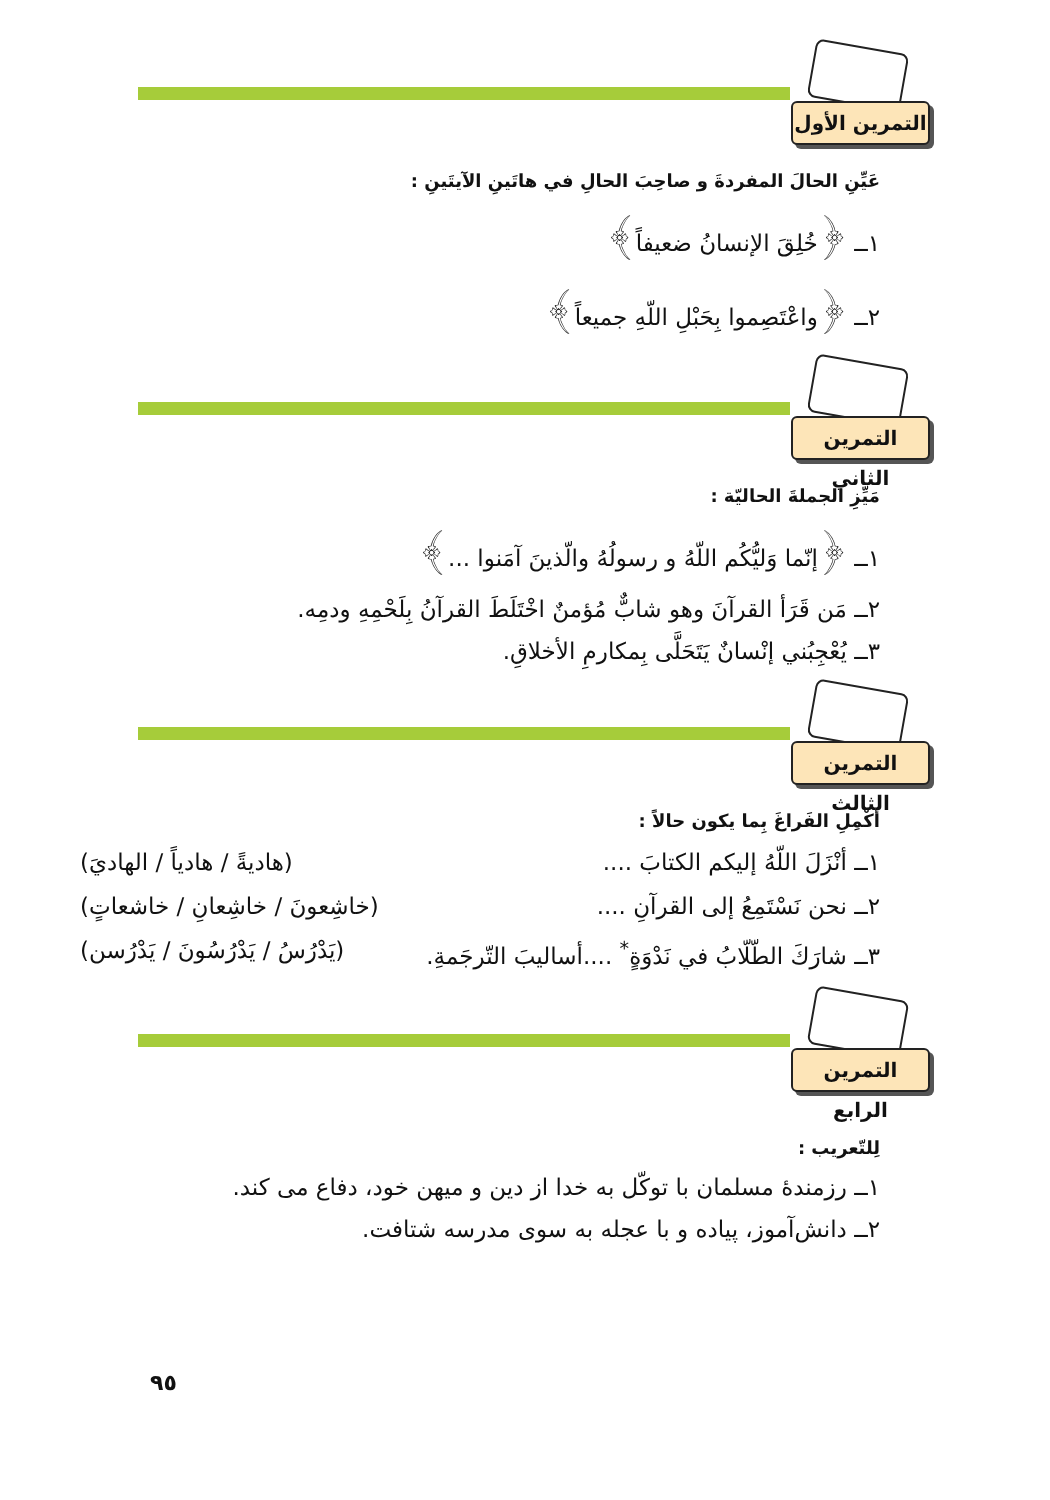التمرين الأول
عَيِّنِ الحالَ المفردةَ و صاحِبَ الحالِ في هاتَينِ الآيتَينِ :
١ــ ﴿خُلِقَ الإنسانُ ضعيفاً﴾
٢ــ ﴿واعْتَصِموا بِحَبْلِ اللّهِ جميعاً﴾
التمرين الثاني
مَيِّزِ الجملةَ الحاليّة :
١ــ ﴿إنّما وَليُّكُم اللّهُ و رسولُهُ والّذينَ آمَنوا ...﴾
٢ــ مَن قَرَأ القرآنَ وهو شابٌّ مُؤمنٌ اخْتَلَطَ القرآنُ بِلَحْمِهِ ودمِه.
٣ــ يُعْجِبُني إنْسانٌ يَتَحَلَّى بِمكارمِ الأخلاقِ.
التمرين الثالث
أكْمِلِ الفَراغَ بِما يكون حالاً :
١ــ أنْزَلَ اللّهُ إليكم الكتابَ .... (هاديةً / هادياً / الهاديَ)
٢ــ نحن نَسْتَمِعُ إلى القرآنِ .... (خاشِعونَ / خاشِعانِ / خاشعاتٍ)
٣ــ شارَكَ الطّلّابُ في نَدْوَةٍ<sup>*</sup> ....أساليبَ التّرجَمةِ. (يَدْرُسُ / يَدْرُسُونَ / يَدْرُسن)
التمرين الرابع
لِلتّعريب :
١ــ رزمندهٔ مسلمان با توكّل به خدا از دين و ميهن خود، دفاع مى كند.
٢ــ دانش‌آموز، پياده و با عجله به سوى مدرسه شتافت.
٩٥